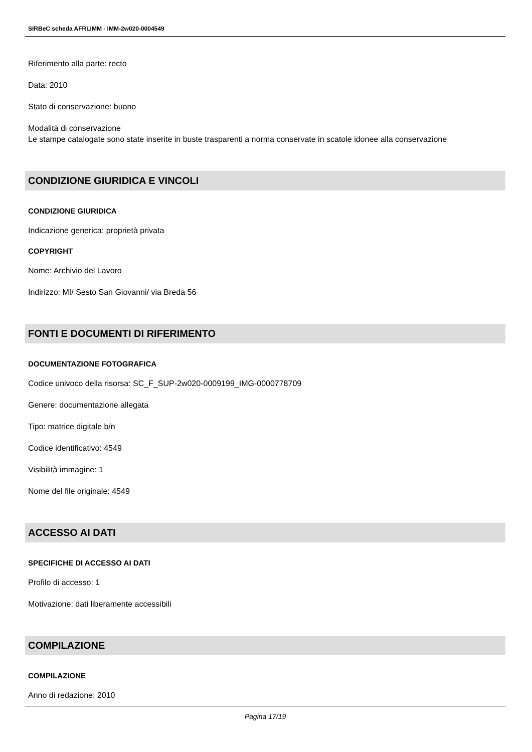SIRBeC scheda AFRLIMM - IMM-2w020-0004549
Riferimento alla parte: recto
Data: 2010
Stato di conservazione: buono
Modalità di conservazione
Le stampe catalogate sono state inserite in buste trasparenti a norma conservate in scatole idonee alla conservazione
CONDIZIONE GIURIDICA E VINCOLI
CONDIZIONE GIURIDICA
Indicazione generica: proprietà privata
COPYRIGHT
Nome: Archivio del Lavoro
Indirizzo: MI/ Sesto San Giovanni/ via Breda 56
FONTI E DOCUMENTI DI RIFERIMENTO
DOCUMENTAZIONE FOTOGRAFICA
Codice univoco della risorsa: SC_F_SUP-2w020-0009199_IMG-0000778709
Genere: documentazione allegata
Tipo: matrice digitale b/n
Codice identificativo: 4549
Visibilità immagine: 1
Nome del file originale: 4549
ACCESSO AI DATI
SPECIFICHE DI ACCESSO AI DATI
Profilo di accesso: 1
Motivazione: dati liberamente accessibili
COMPILAZIONE
COMPILAZIONE
Anno di redazione: 2010
Pagina 17/19